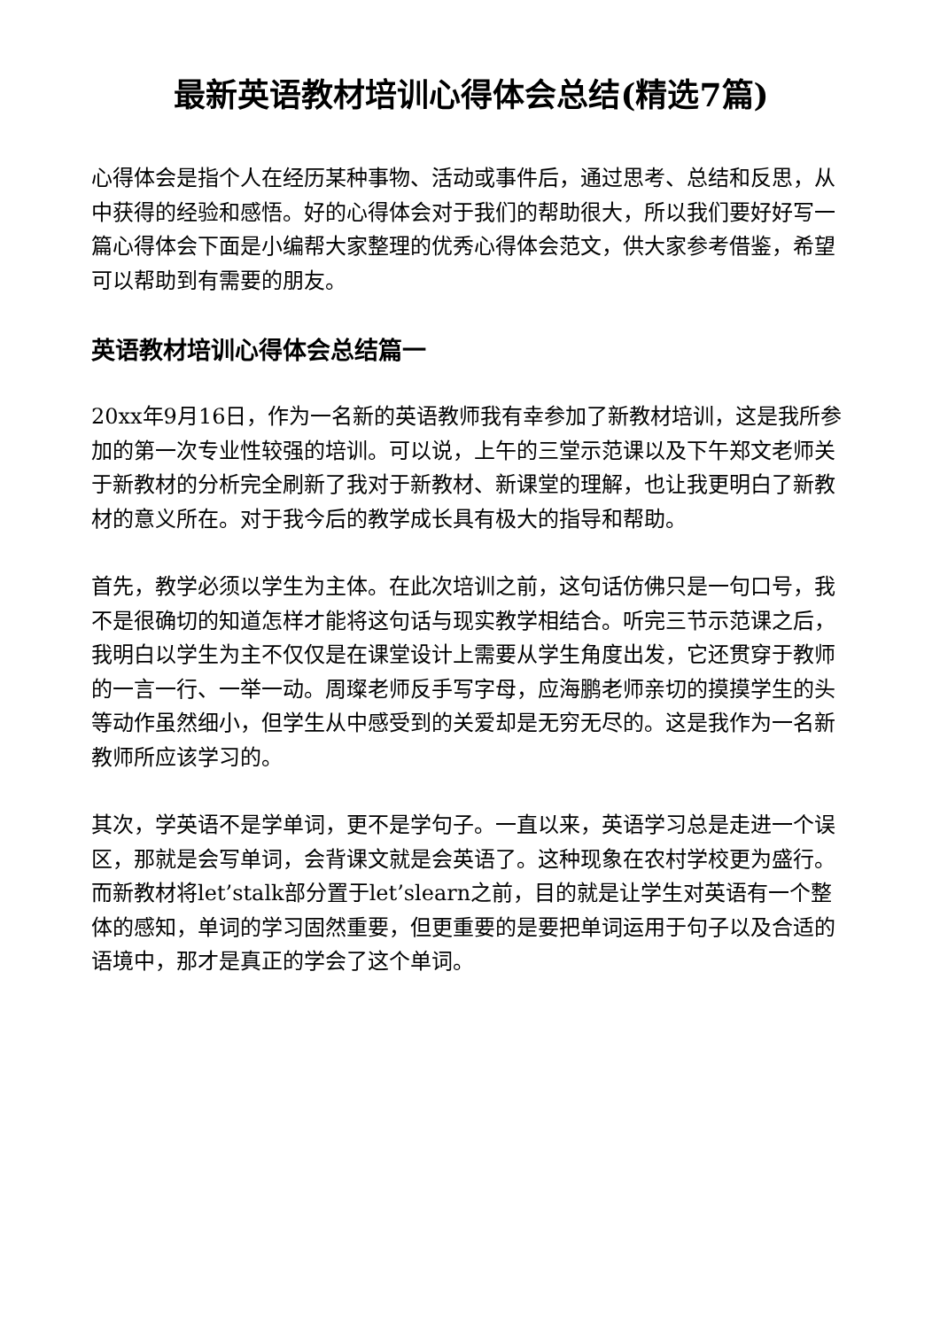最新英语教材培训心得体会总结(精选7篇)
心得体会是指个人在经历某种事物、活动或事件后，通过思考、总结和反思，从中获得的经验和感悟。好的心得体会对于我们的帮助很大，所以我们要好好写一篇心得体会下面是小编帮大家整理的优秀心得体会范文，供大家参考借鉴，希望可以帮助到有需要的朋友。
英语教材培训心得体会总结篇一
20xx年9月16日，作为一名新的英语教师我有幸参加了新教材培训，这是我所参加的第一次专业性较强的培训。可以说，上午的三堂示范课以及下午郑文老师关于新教材的分析完全刷新了我对于新教材、新课堂的理解，也让我更明白了新教材的意义所在。对于我今后的教学成长具有极大的指导和帮助。
首先，教学必须以学生为主体。在此次培训之前，这句话仿佛只是一句口号，我不是很确切的知道怎样才能将这句话与现实教学相结合。听完三节示范课之后，我明白以学生为主不仅仅是在课堂设计上需要从学生角度出发，它还贯穿于教师的一言一行、一举一动。周璨老师反手写字母，应海鹏老师亲切的摸摸学生的头等动作虽然细小，但学生从中感受到的关爱却是无穷无尽的。这是我作为一名新教师所应该学习的。
其次，学英语不是学单词，更不是学句子。一直以来，英语学习总是走进一个误区，那就是会写单词，会背课文就是会英语了。这种现象在农村学校更为盛行。而新教材将let’stalk部分置于let’slearn之前，目的就是让学生对英语有一个整体的感知，单词的学习固然重要，但更重要的是要把单词运用于句子以及合适的语境中，那才是真正的学会了这个单词。